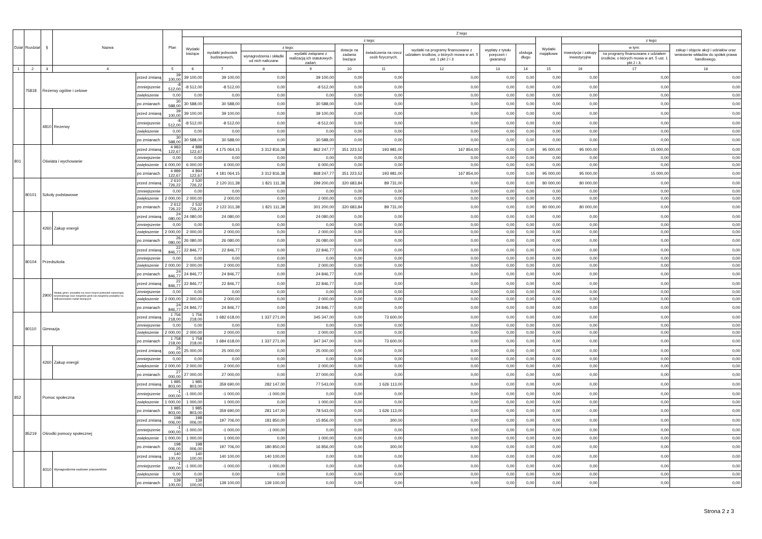| Dział | Rozdział | § | Nazwa | | Plan | Z tego | | | | | | | | | | | | |
| --- | --- | --- | --- | --- | --- | --- | --- | --- | --- | --- | --- | --- | --- | --- | --- | --- | --- | --- |
| | | | | | | Wydatki bieżące | z tego: | | | | | | | | Wydatki majątkowe | z tego: | | |
| | | | | | | | wydatki jednostek budżetowych, | z tego: | | dotacje na zadania bieżące | świadczenia na rzecz osób fizycznych; | wydatki na programy finansowane z udziałem środków, o których mowa w art. 5 ust. 1 pkt 2 i 3 | wypłaty z tytułu poręczeń i gwarancji | obsługa długu | | inwestycje i zakupy inwestycyjne | w tym: | zakup i objęcie akcji i udziałów oraz wniesienie wkładów do spółek prawa handlowego. |
| | | | | | | | | wynagrodzenia i składki od nich naliczane | wydatki związane z realizacją ich statutowych zadań; | | | | | | | | na programy finansowane z udziałem środków, o których mowa w art. 5 ust. 1 pkt 2 i 3, | |
| 1 | 2 | 3 | 4 | | 5 | 6 | 7 | 8 | 9 | 10 | 11 | 12 | 13 | 14 | 15 | 16 | 17 | 18 |
| | 75818 | Rezerwy ogólne i celowe | | przed zmianą | 39 100,00 | 39 100,00 | 39 100,00 | 0,00 | 39 100,00 | 0,00 | 0,00 | 0,00 | 0,00 | 0,00 | 0,00 | 0,00 | 0,00 | 0,00 |
| | | | | zmniejszenie | -8 512,00 | -8 512,00 | -8 512,00 | 0,00 | -8 512,00 | 0,00 | 0,00 | 0,00 | 0,00 | 0,00 | 0,00 | 0,00 | 0,00 | 0,00 |
| | | | | zwiększenie | 0,00 | 0,00 | 0,00 | 0,00 | 0,00 | 0,00 | 0,00 | 0,00 | 0,00 | 0,00 | 0,00 | 0,00 | 0,00 | 0,00 |
| | | | | po zmianach | 30 588,00 | 30 588,00 | 30 588,00 | 0,00 | 30 588,00 | 0,00 | 0,00 | 0,00 | 0,00 | 0,00 | 0,00 | 0,00 | 0,00 | 0,00 |
| | | 4810 | Rezerwy | przed zmianą | 39 100,00 | 39 100,00 | 39 100,00 | 0,00 | 39 100,00 | 0,00 | 0,00 | 0,00 | 0,00 | 0,00 | 0,00 | 0,00 | 0,00 | 0,00 |
| | | | | zmniejszenie | -8 512,00 | -8 512,00 | -8 512,00 | 0,00 | -8 512,00 | 0,00 | 0,00 | 0,00 | 0,00 | 0,00 | 0,00 | 0,00 | 0,00 | 0,00 |
| | | | | zwiększenie | 0,00 | 0,00 | 0,00 | 0,00 | 0,00 | 0,00 | 0,00 | 0,00 | 0,00 | 0,00 | 0,00 | 0,00 | 0,00 | 0,00 |
| | | | | po zmianach | 30 588,00 | 30 588,00 | 30 588,00 | 0,00 | 30 588,00 | 0,00 | 0,00 | 0,00 | 0,00 | 0,00 | 0,00 | 0,00 | 0,00 | 0,00 |
| 801 | | Oświata i wychowanie | | przed zmianą | 4 983 122,67 | 4 888 122,67 | 4 175 064,15 | 3 312 816,38 | 862 247,77 | 351 223,52 | 193 981,00 | 167 854,00 | 0,00 | 0,00 | 95 000,00 | 95 000,00 | 15 000,00 | 0,00 |
| | | | | zmniejszenie | 0,00 | 0,00 | 0,00 | 0,00 | 0,00 | 0,00 | 0,00 | 0,00 | 0,00 | 0,00 | 0,00 | 0,00 | 0,00 | 0,00 |
| | | | | zwiększenie | 6 000,00 | 6 000,00 | 6 000,00 | 0,00 | 6 000,00 | 0,00 | 0,00 | 0,00 | 0,00 | 0,00 | 0,00 | 0,00 | 0,00 | 0,00 |
| | | | | po zmianach | 4 989 122,67 | 4 894 122,67 | 4 181 064,15 | 3 312 816,38 | 868 247,77 | 351 223,52 | 193 981,00 | 167 854,00 | 0,00 | 0,00 | 95 000,00 | 95 000,00 | 15 000,00 | 0,00 |
| | 80101 | Szkoły podstawowe | | przed zmianą | 2 610 726,22 | 2 530 726,22 | 2 120 311,38 | 1 821 111,38 | 299 200,00 | 320 683,84 | 89 731,00 | 0,00 | 0,00 | 0,00 | 80 000,00 | 80 000,00 | 0,00 | 0,00 |
| | | | | zmniejszenie | 0,00 | 0,00 | 0,00 | 0,00 | 0,00 | 0,00 | 0,00 | 0,00 | 0,00 | 0,00 | 0,00 | 0,00 | 0,00 | 0,00 |
| | | | | zwiększenie | 2 000,00 | 2 000,00 | 2 000,00 | 0,00 | 2 000,00 | 0,00 | 0,00 | 0,00 | 0,00 | 0,00 | 0,00 | 0,00 | 0,00 | 0,00 |
| | | | | po zmianach | 2 612 726,22 | 2 532 726,22 | 2 122 311,38 | 1 821 111,38 | 301 200,00 | 320 683,84 | 89 731,00 | 0,00 | 0,00 | 0,00 | 80 000,00 | 80 000,00 | 0,00 | 0,00 |
| | | 4260 | Zakup energii | przed zmianą | 24 080,00 | 24 080,00 | 24 080,00 | 0,00 | 24 080,00 | 0,00 | 0,00 | 0,00 | 0,00 | 0,00 | 0,00 | 0,00 | 0,00 | 0,00 |
| | | | | zmniejszenie | 0,00 | 0,00 | 0,00 | 0,00 | 0,00 | 0,00 | 0,00 | 0,00 | 0,00 | 0,00 | 0,00 | 0,00 | 0,00 | 0,00 |
| | | | | zwiększenie | 2 000,00 | 2 000,00 | 2 000,00 | 0,00 | 2 000,00 | 0,00 | 0,00 | 0,00 | 0,00 | 0,00 | 0,00 | 0,00 | 0,00 | 0,00 |
| | | | | po zmianach | 26 080,00 | 26 080,00 | 26 080,00 | 0,00 | 26 080,00 | 0,00 | 0,00 | 0,00 | 0,00 | 0,00 | 0,00 | 0,00 | 0,00 | 0,00 |
| | 80104 | Przedszkola | | przed zmianą | 22 846,77 | 22 846,77 | 22 846,77 | 0,00 | 22 846,77 | 0,00 | 0,00 | 0,00 | 0,00 | 0,00 | 0,00 | 0,00 | 0,00 | 0,00 |
| | | | | zmniejszenie | 0,00 | 0,00 | 0,00 | 0,00 | 0,00 | 0,00 | 0,00 | 0,00 | 0,00 | 0,00 | 0,00 | 0,00 | 0,00 | 0,00 |
| | | | | zwiększenie | 2 000,00 | 2 000,00 | 2 000,00 | 0,00 | 2 000,00 | 0,00 | 0,00 | 0,00 | 0,00 | 0,00 | 0,00 | 0,00 | 0,00 | 0,00 |
| | | | | po zmianach | 24 846,77 | 24 846,77 | 24 846,77 | 0,00 | 24 846,77 | 0,00 | 0,00 | 0,00 | 0,00 | 0,00 | 0,00 | 0,00 | 0,00 | 0,00 |
| | | 2900 | Wpłaty gmin i powiatów na rzecz innych jednostek samorządu terytorialnego oraz związków gmin lub związków powiatów na dofinansowanie zadań bieżących | przed zmianą | 22 846,77 | 22 846,77 | 22 846,77 | 0,00 | 22 846,77 | 0,00 | 0,00 | 0,00 | 0,00 | 0,00 | 0,00 | 0,00 | 0,00 | 0,00 |
| | | | | zmniejszenie | 0,00 | 0,00 | 0,00 | 0,00 | 0,00 | 0,00 | 0,00 | 0,00 | 0,00 | 0,00 | 0,00 | 0,00 | 0,00 | 0,00 |
| | | | | zwiększenie | 2 000,00 | 2 000,00 | 2 000,00 | 0,00 | 2 000,00 | 0,00 | 0,00 | 0,00 | 0,00 | 0,00 | 0,00 | 0,00 | 0,00 | 0,00 |
| | | | | po zmianach | 24 846,77 | 24 846,77 | 24 846,77 | 0,00 | 24 846,77 | 0,00 | 0,00 | 0,00 | 0,00 | 0,00 | 0,00 | 0,00 | 0,00 | 0,00 |
| | 80110 | Gimnazja | | przed zmianą | 1 756 218,00 | 1 756 218,00 | 1 682 618,00 | 1 337 271,00 | 345 347,00 | 0,00 | 73 600,00 | 0,00 | 0,00 | 0,00 | 0,00 | 0,00 | 0,00 | 0,00 |
| | | | | zmniejszenie | 0,00 | 0,00 | 0,00 | 0,00 | 0,00 | 0,00 | 0,00 | 0,00 | 0,00 | 0,00 | 0,00 | 0,00 | 0,00 | 0,00 |
| | | | | zwiększenie | 2 000,00 | 2 000,00 | 2 000,00 | 0,00 | 2 000,00 | 0,00 | 0,00 | 0,00 | 0,00 | 0,00 | 0,00 | 0,00 | 0,00 | 0,00 |
| | | | | po zmianach | 1 758 218,00 | 1 758 218,00 | 1 684 618,00 | 1 337 271,00 | 347 347,00 | 0,00 | 73 600,00 | 0,00 | 0,00 | 0,00 | 0,00 | 0,00 | 0,00 | 0,00 |
| | | 4260 | Zakup energii | przed zmianą | 25 000,00 | 25 000,00 | 25 000,00 | 0,00 | 25 000,00 | 0,00 | 0,00 | 0,00 | 0,00 | 0,00 | 0,00 | 0,00 | 0,00 | 0,00 |
| | | | | zmniejszenie | 0,00 | 0,00 | 0,00 | 0,00 | 0,00 | 0,00 | 0,00 | 0,00 | 0,00 | 0,00 | 0,00 | 0,00 | 0,00 | 0,00 |
| | | | | zwiększenie | 2 000,00 | 2 000,00 | 2 000,00 | 0,00 | 2 000,00 | 0,00 | 0,00 | 0,00 | 0,00 | 0,00 | 0,00 | 0,00 | 0,00 | 0,00 |
| | | | | po zmianach | 27 000,00 | 27 000,00 | 27 000,00 | 0,00 | 27 000,00 | 0,00 | 0,00 | 0,00 | 0,00 | 0,00 | 0,00 | 0,00 | 0,00 | 0,00 |
| 852 | | Pomoc społeczna | | przed zmianą | 1 985 803,00 | 1 985 803,00 | 359 690,00 | 282 147,00 | 77 543,00 | 0,00 | 1 626 113,00 | 0,00 | 0,00 | 0,00 | 0,00 | 0,00 | 0,00 | 0,00 |
| | | | | zmniejszenie | -1 000,00 | -1 000,00 | -1 000,00 | -1 000,00 | 0,00 | 0,00 | 0,00 | 0,00 | 0,00 | 0,00 | 0,00 | 0,00 | 0,00 | 0,00 |
| | | | | zwiększenie | 1 000,00 | 1 000,00 | 1 000,00 | 0,00 | 1 000,00 | 0,00 | 0,00 | 0,00 | 0,00 | 0,00 | 0,00 | 0,00 | 0,00 | 0,00 |
| | | | | po zmianach | 1 985 803,00 | 1 985 803,00 | 359 690,00 | 281 147,00 | 78 543,00 | 0,00 | 1 626 113,00 | 0,00 | 0,00 | 0,00 | 0,00 | 0,00 | 0,00 | 0,00 |
| | 85219 | Ośrodki pomocy społecznej | | przed zmianą | 198 006,00 | 198 006,00 | 197 706,00 | 181 850,00 | 15 856,00 | 0,00 | 300,00 | 0,00 | 0,00 | 0,00 | 0,00 | 0,00 | 0,00 | 0,00 |
| | | | | zmniejszenie | -1 000,00 | -1 000,00 | -1 000,00 | -1 000,00 | 0,00 | 0,00 | 0,00 | 0,00 | 0,00 | 0,00 | 0,00 | 0,00 | 0,00 | 0,00 |
| | | | | zwiększenie | 1 000,00 | 1 000,00 | 1 000,00 | 0,00 | 1 000,00 | 0,00 | 0,00 | 0,00 | 0,00 | 0,00 | 0,00 | 0,00 | 0,00 | 0,00 |
| | | | | po zmianach | 198 006,00 | 198 006,00 | 197 706,00 | 180 850,00 | 16 856,00 | 0,00 | 300,00 | 0,00 | 0,00 | 0,00 | 0,00 | 0,00 | 0,00 | 0,00 |
| | | 4010 | Wynagrodzenia osobowe pracowników | przed zmianą | 140 100,00 | 140 100,00 | 140 100,00 | 140 100,00 | 0,00 | 0,00 | 0,00 | 0,00 | 0,00 | 0,00 | 0,00 | 0,00 | 0,00 | 0,00 |
| | | | | zmniejszenie | -1 000,00 | -1 000,00 | -1 000,00 | -1 000,00 | 0,00 | 0,00 | 0,00 | 0,00 | 0,00 | 0,00 | 0,00 | 0,00 | 0,00 | 0,00 |
| | | | | zwiększenie | 0,00 | 0,00 | 0,00 | 0,00 | 0,00 | 0,00 | 0,00 | 0,00 | 0,00 | 0,00 | 0,00 | 0,00 | 0,00 | 0,00 |
| | | | | po zmianach | 139 100,00 | 139 100,00 | 139 100,00 | 139 100,00 | 0,00 | 0,00 | 0,00 | 0,00 | 0,00 | 0,00 | 0,00 | 0,00 | 0,00 | 0,00 |
Strona 2 z 3